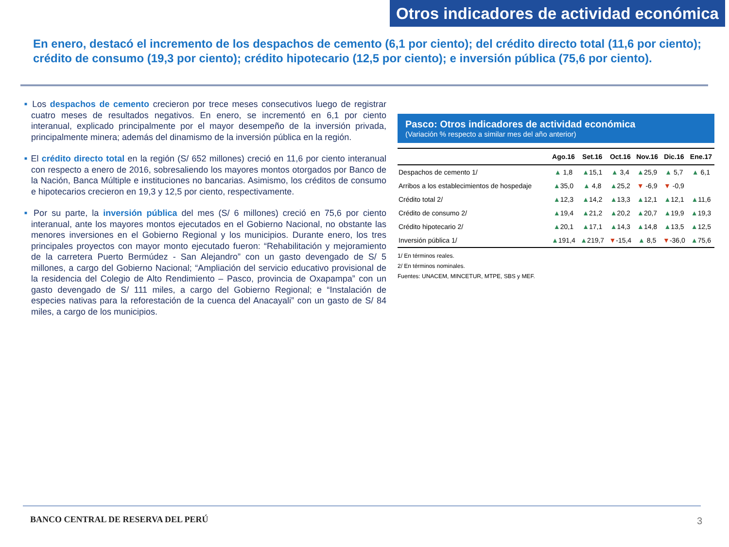Otros indicadores de actividad económica
En enero, destacó el incremento de los despachos de cemento (6,1 por ciento); del crédito directo total (11,6 por ciento); crédito de consumo (19,3 por ciento); crédito hipotecario (12,5 por ciento); e inversión pública (75,6 por ciento).
■ Los despachos de cemento crecieron por trece meses consecutivos luego de registrar cuatro meses de resultados negativos. En enero, se incrementó en 6,1 por ciento interanual, explicado principalmente por el mayor desempeño de la inversión privada, principalmente minera; además del dinamismo de la inversión pública en la región.
■ El crédito directo total en la región (S/ 652 millones) creció en 11,6 por ciento interanual con respecto a enero de 2016, sobresaliendo los mayores montos otorgados por Banco de la Nación, Banca Múltiple e instituciones no bancarias. Asimismo, los créditos de consumo e hipotecarios crecieron en 19,3 y 12,5 por ciento, respectivamente.
■ Por su parte, la inversión pública del mes (S/ 6 millones) creció en 75,6 por ciento interanual, ante los mayores montos ejecutados en el Gobierno Nacional, no obstante las menores inversiones en el Gobierno Regional y los municipios. Durante enero, los tres principales proyectos con mayor monto ejecutado fueron: “Rehabilitación y mejoramiento de la carretera Puerto Bermúdez - San Alejandro” con un gasto devengado de S/ 5 millones, a cargo del Gobierno Nacional; “Ampliación del servicio educativo provisional de la residencia del Colegio de Alto Rendimiento – Pasco, provincia de Oxapampa” con un gasto devengado de S/ 111 miles, a cargo del Gobierno Regional; e “Instalación de especies nativas para la reforestación de la cuenca del Anacayali” con un gasto de S/ 84 miles, a cargo de los municipios.
Pasco: Otros indicadores de actividad económica
(Variación % respecto a similar mes del año anterior)
| | Ago.16 | Set.16 | Oct.16 | Nov.16 | Dic.16 | Ene.17 |
| --- | --- | --- | --- | --- | --- | --- |
| Despachos de cemento 1/ | ▲ 1,8 | ▲ 15,1 | ▲ 3,4 | ▲ 25,9 | ▲ 5,7 | ▲ 6,1 |
| Arribos a los establecimientos de hospedaje | ▲ 35,0 | ▲ 4,8 | ▲ 25,2 | ▼ -6,9 | ▼ -0,9 | |
| Crédito total 2/ | ▲ 12,3 | ▲ 14,2 | ▲ 13,3 | ▲ 12,1 | ▲ 12,1 | ▲ 11,6 |
| Crédito de consumo 2/ | ▲ 19,4 | ▲ 21,2 | ▲ 20,2 | ▲ 20,7 | ▲ 19,9 | ▲ 19,3 |
| Crédito hipotecario 2/ | ▲ 20,1 | ▲ 17,1 | ▲ 14,3 | ▲ 14,8 | ▲ 13,5 | ▲ 12,5 |
| Inversión pública 1/ | ▲ 191,4 | ▲ 219,7 | ▼ -15,4 | ▲ 8,5 | ▼ -36,0 | ▲ 75,6 |
1/ En términos reales.
2/ En términos nominales.
Fuentes: UNACEM, MINCETUR, MTPE, SBS y MEF.
BANCO CENTRAL DE RESERVA DEL PERÚ
3